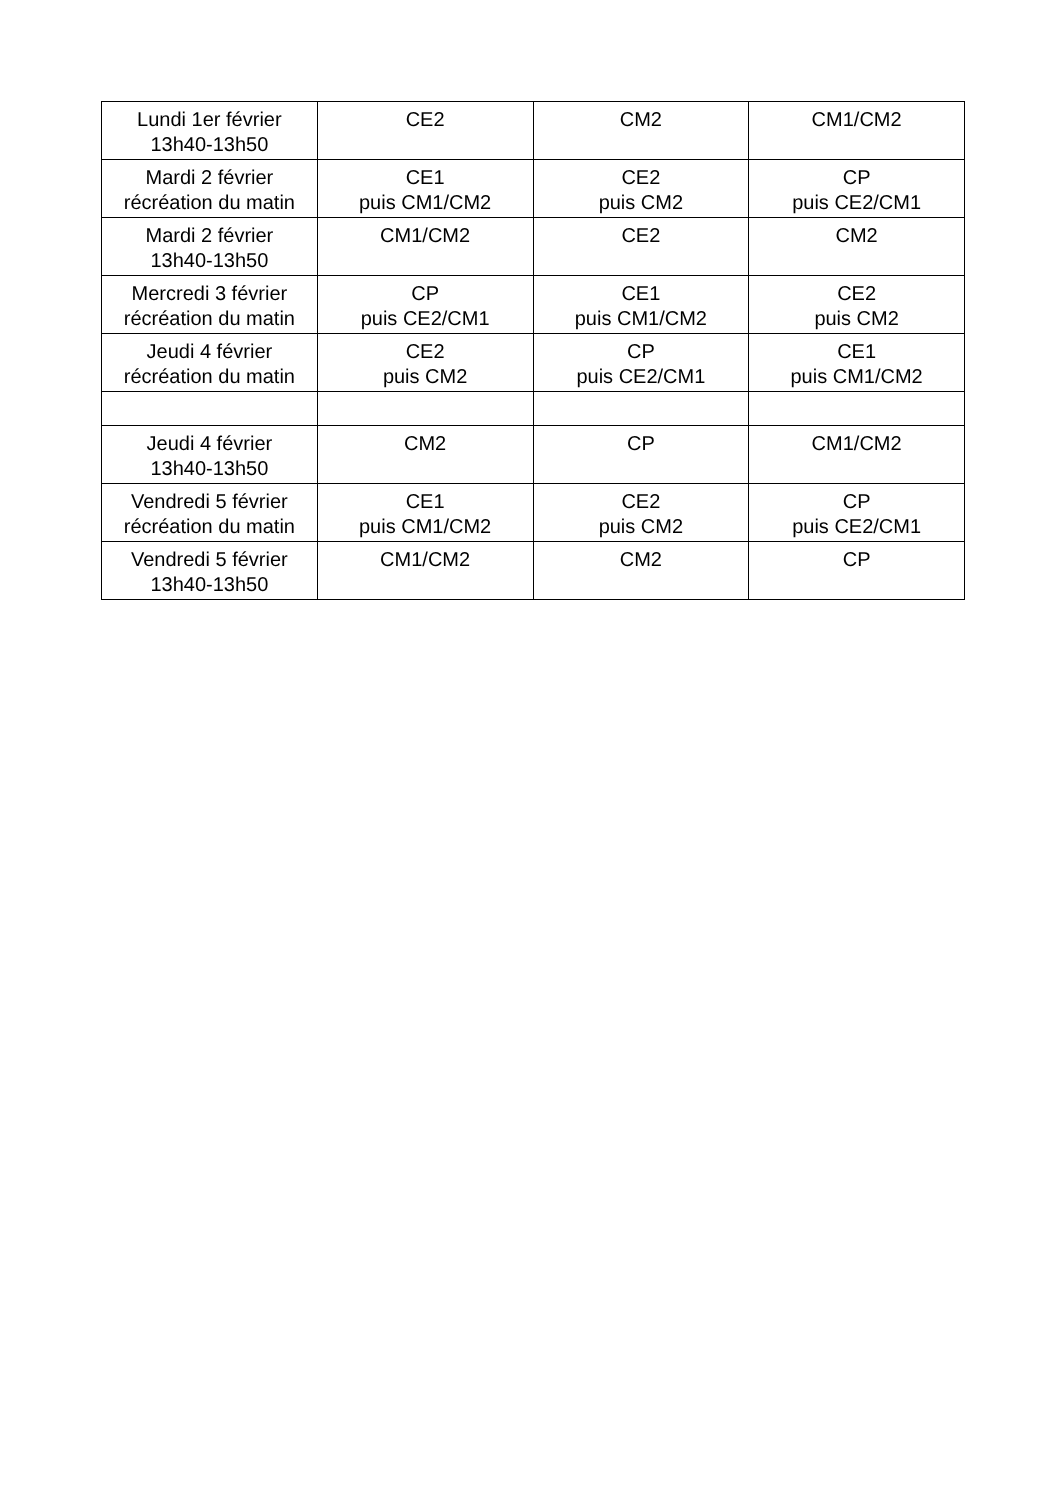| Lundi 1er février 13h40-13h50 | CE2 | CM2 | CM1/CM2 |
| Mardi 2 février récréation du matin | CE1 puis CM1/CM2 | CE2 puis CM2 | CP puis CE2/CM1 |
| Mardi 2 février 13h40-13h50 | CM1/CM2 | CE2 | CM2 |
| Mercredi 3 février récréation du matin | CP puis CE2/CM1 | CE1 puis CM1/CM2 | CE2 puis CM2 |
| Jeudi 4 février récréation du matin | CE2 puis CM2 | CP puis CE2/CM1 | CE1 puis CM1/CM2 |
| Jeudi 4 février 13h40-13h50 | CM2 | CP | CM1/CM2 |
| Vendredi 5 février récréation du matin | CE1 puis CM1/CM2 | CE2 puis CM2 | CP puis CE2/CM1 |
| Vendredi 5 février 13h40-13h50 | CM1/CM2 | CM2 | CP |